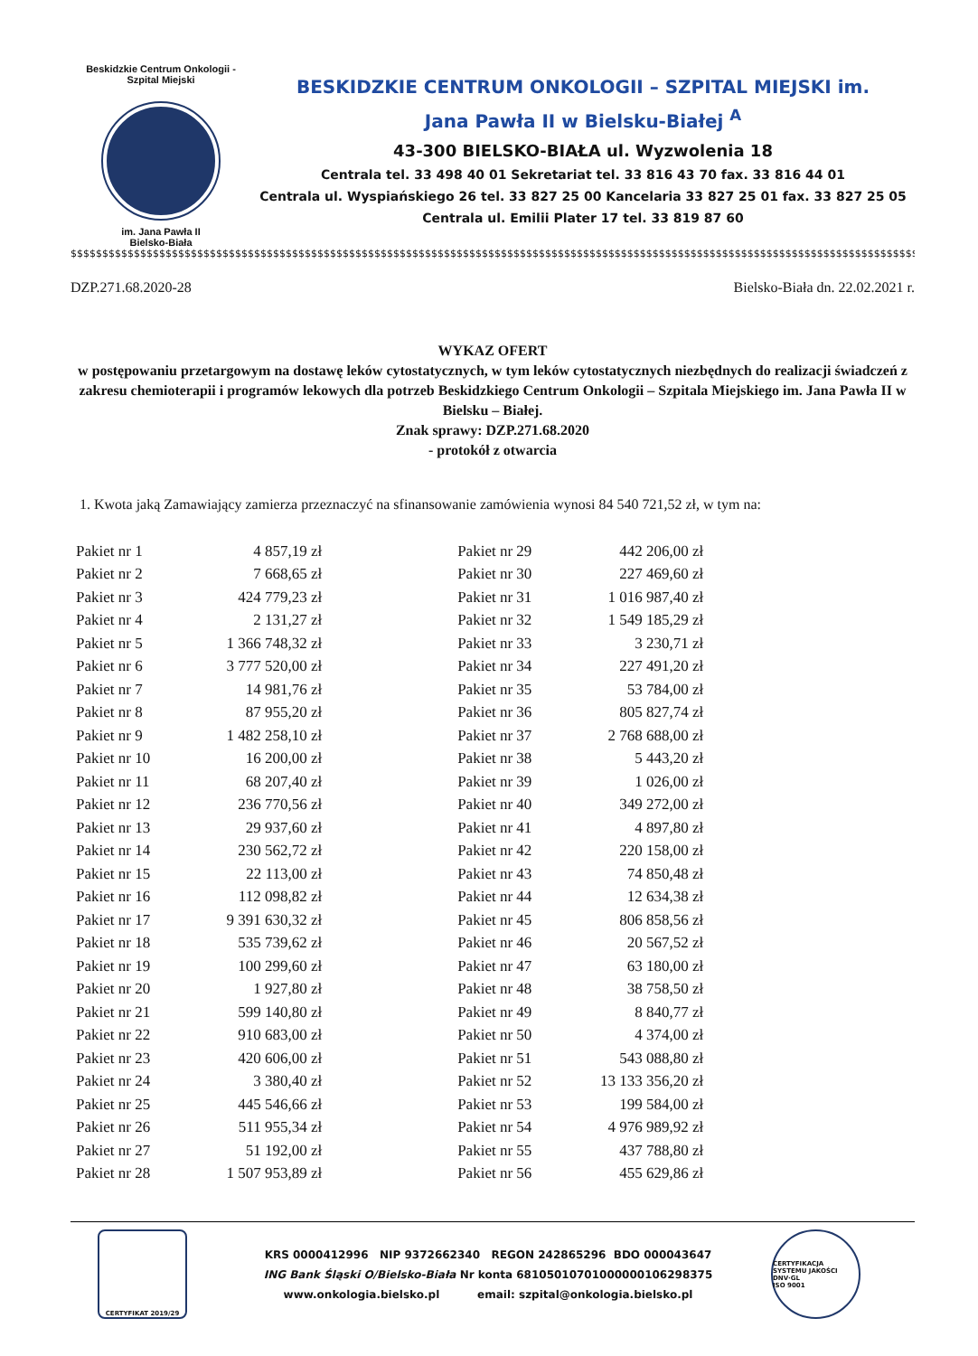Beskidzkie Centrum Onkologii - Szpital Miejski
im. Jana Pawła II
Bielsko-Biała
BESKIDZKIE CENTRUM ONKOLOGII – SZPITAL MIEJSKI im.
Jana Pawła II w Bielsku-Białej <sup>A</sup>
43-300 BIELSKO-BIAŁA ul. Wyzwolenia 18
Centrala tel. 33 498 40 01 Sekretariat tel. 33 816 43 70 fax. 33 816 44 01
Centrala ul. Wyspiańskiego 26 tel. 33 827 25 00 Kancelaria 33 827 25 01 fax. 33 827 25 05
Centrala ul. Emilii Plater 17 tel. 33 819 87 60
$$$$$$$$$$$$$$$$$$$$$$$$$$$$$$$$$$$$$$$$$$$$$$$$$$$$$$$$$$$$$$$$$$$$$$$$$$$$$$$$$$$$$$$$$$$$$$$$$$$$$$$$$$$$$$$$$$$$$$$$$$$$$$$$$$$$$$$
DZP.271.68.2020-28 Bielsko-Biała dn. 22.02.2021 r.
WYKAZ OFERT
w postępowaniu przetargowym na dostawę leków cytostatycznych, w tym leków cytostatycznych niezbędnych do realizacji świadczeń z zakresu chemioterapii i programów lekowych dla potrzeb Beskidzkiego Centrum Onkologii – Szpitala Miejskiego im. Jana Pawła II w Bielsku – Białej.
Znak sprawy: DZP.271.68.2020
- protokół z otwarcia
1. Kwota jaką Zamawiający zamierza przeznaczyć na sfinansowanie zamówienia wynosi 84 540 721,52 zł, w tym na:
| Pakiet nr 1 | 4 857,19 zł |
| Pakiet nr 2 | 7 668,65 zł |
| Pakiet nr 3 | 424 779,23 zł |
| Pakiet nr 4 | 2 131,27 zł |
| Pakiet nr 5 | 1 366 748,32 zł |
| Pakiet nr 6 | 3 777 520,00 zł |
| Pakiet nr 7 | 14 981,76 zł |
| Pakiet nr 8 | 87 955,20 zł |
| Pakiet nr 9 | 1 482 258,10 zł |
| Pakiet nr 10 | 16 200,00 zł |
| Pakiet nr 11 | 68 207,40 zł |
| Pakiet nr 12 | 236 770,56 zł |
| Pakiet nr 13 | 29 937,60 zł |
| Pakiet nr 14 | 230 562,72 zł |
| Pakiet nr 15 | 22 113,00 zł |
| Pakiet nr 16 | 112 098,82 zł |
| Pakiet nr 17 | 9 391 630,32 zł |
| Pakiet nr 18 | 535 739,62 zł |
| Pakiet nr 19 | 100 299,60 zł |
| Pakiet nr 20 | 1 927,80 zł |
| Pakiet nr 21 | 599 140,80 zł |
| Pakiet nr 22 | 910 683,00 zł |
| Pakiet nr 23 | 420 606,00 zł |
| Pakiet nr 24 | 3 380,40 zł |
| Pakiet nr 25 | 445 546,66 zł |
| Pakiet nr 26 | 511 955,34 zł |
| Pakiet nr 27 | 51 192,00 zł |
| Pakiet nr 28 | 1 507 953,89 zł |
| Pakiet nr 29 | 442 206,00 zł |
| Pakiet nr 30 | 227 469,60 zł |
| Pakiet nr 31 | 1 016 987,40 zł |
| Pakiet nr 32 | 1 549 185,29 zł |
| Pakiet nr 33 | 3 230,71 zł |
| Pakiet nr 34 | 227 491,20 zł |
| Pakiet nr 35 | 53 784,00 zł |
| Pakiet nr 36 | 805 827,74 zł |
| Pakiet nr 37 | 2 768 688,00 zł |
| Pakiet nr 38 | 5 443,20 zł |
| Pakiet nr 39 | 1 026,00 zł |
| Pakiet nr 40 | 349 272,00 zł |
| Pakiet nr 41 | 4 897,80 zł |
| Pakiet nr 42 | 220 158,00 zł |
| Pakiet nr 43 | 74 850,48 zł |
| Pakiet nr 44 | 12 634,38 zł |
| Pakiet nr 45 | 806 858,56 zł |
| Pakiet nr 46 | 20 567,52 zł |
| Pakiet nr 47 | 63 180,00 zł |
| Pakiet nr 48 | 38 758,50 zł |
| Pakiet nr 49 | 8 840,77 zł |
| Pakiet nr 50 | 4 374,00 zł |
| Pakiet nr 51 | 543 088,80 zł |
| Pakiet nr 52 | 13 133 356,20 zł |
| Pakiet nr 53 | 199 584,00 zł |
| Pakiet nr 54 | 4 976 989,92 zł |
| Pakiet nr 55 | 437 788,80 zł |
| Pakiet nr 56 | 455 629,86 zł |
CERTYFIKAT 2019/29
KRS 0000412996 NIP 9372662340 REGON 242865296 BDO 000043647
ING Bank Śląski O/Bielsko-Biała Nr konta 68105010701000000106298375
www.onkologia.bielsko.pl email: szpital@onkologia.bielsko.pl
CERTYFIKACJA SYSTEMU JAKOŚCI
DNV·GL
ISO 9001